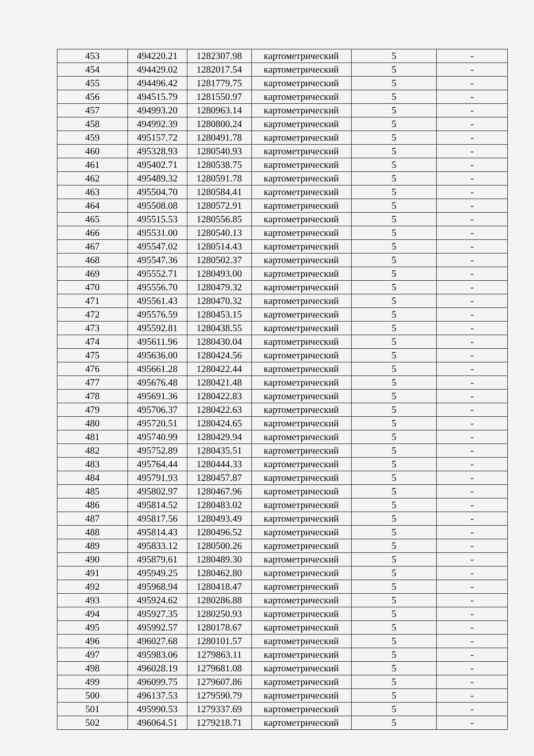| 453 | 494220.21 | 1282307.98 | картометрический | 5 | - |
| 454 | 494429.02 | 1282017.54 | картометрический | 5 | - |
| 455 | 494496.42 | 1281779.75 | картометрический | 5 | - |
| 456 | 494515.79 | 1281550.97 | картометрический | 5 | - |
| 457 | 494993.20 | 1280963.14 | картометрический | 5 | - |
| 458 | 494992.39 | 1280800.24 | картометрический | 5 | - |
| 459 | 495157.72 | 1280491.78 | картометрический | 5 | - |
| 460 | 495328.93 | 1280540.93 | картометрический | 5 | - |
| 461 | 495402.71 | 1280538.75 | картометрический | 5 | - |
| 462 | 495489.32 | 1280591.78 | картометрический | 5 | - |
| 463 | 495504.70 | 1280584.41 | картометрический | 5 | - |
| 464 | 495508.08 | 1280572.91 | картометрический | 5 | - |
| 465 | 495515.53 | 1280556.85 | картометрический | 5 | - |
| 466 | 495531.00 | 1280540.13 | картометрический | 5 | - |
| 467 | 495547.02 | 1280514.43 | картометрический | 5 | - |
| 468 | 495547.36 | 1280502.37 | картометрический | 5 | - |
| 469 | 495552.71 | 1280493.00 | картометрический | 5 | - |
| 470 | 495556.70 | 1280479.32 | картометрический | 5 | - |
| 471 | 495561.43 | 1280470.32 | картометрический | 5 | - |
| 472 | 495576.59 | 1280453.15 | картометрический | 5 | - |
| 473 | 495592.81 | 1280438.55 | картометрический | 5 | - |
| 474 | 495611.96 | 1280430.04 | картометрический | 5 | - |
| 475 | 495636.00 | 1280424.56 | картометрический | 5 | - |
| 476 | 495661.28 | 1280422.44 | картометрический | 5 | - |
| 477 | 495676.48 | 1280421.48 | картометрический | 5 | - |
| 478 | 495691.36 | 1280422.83 | картометрический | 5 | - |
| 479 | 495706.37 | 1280422.63 | картометрический | 5 | - |
| 480 | 495720.51 | 1280424.65 | картометрический | 5 | - |
| 481 | 495740.99 | 1280429.94 | картометрический | 5 | - |
| 482 | 495752.89 | 1280435.51 | картометрический | 5 | - |
| 483 | 495764.44 | 1280444.33 | картометрический | 5 | - |
| 484 | 495791.93 | 1280457.87 | картометрический | 5 | - |
| 485 | 495802.97 | 1280467.96 | картометрический | 5 | - |
| 486 | 495814.52 | 1280483.02 | картометрический | 5 | - |
| 487 | 495817.56 | 1280493.49 | картометрический | 5 | - |
| 488 | 495814.43 | 1280496.52 | картометрический | 5 | - |
| 489 | 495833.12 | 1280500.26 | картометрический | 5 | - |
| 490 | 495879.61 | 1280489.30 | картометрический | 5 | - |
| 491 | 495949.25 | 1280462.80 | картометрический | 5 | - |
| 492 | 495968.94 | 1280418.47 | картометрический | 5 | - |
| 493 | 495924.62 | 1280286.88 | картометрический | 5 | - |
| 494 | 495927.35 | 1280250.93 | картометрический | 5 | - |
| 495 | 495992.57 | 1280178.67 | картометрический | 5 | - |
| 496 | 496027.68 | 1280101.57 | картометрический | 5 | - |
| 497 | 495983.06 | 1279863.11 | картометрический | 5 | - |
| 498 | 496028.19 | 1279681.08 | картометрический | 5 | - |
| 499 | 496099.75 | 1279607.86 | картометрический | 5 | - |
| 500 | 496137.53 | 1279590.79 | картометрический | 5 | - |
| 501 | 495990.53 | 1279337.69 | картометрический | 5 | - |
| 502 | 496064.51 | 1279218.71 | картометрический | 5 | - |